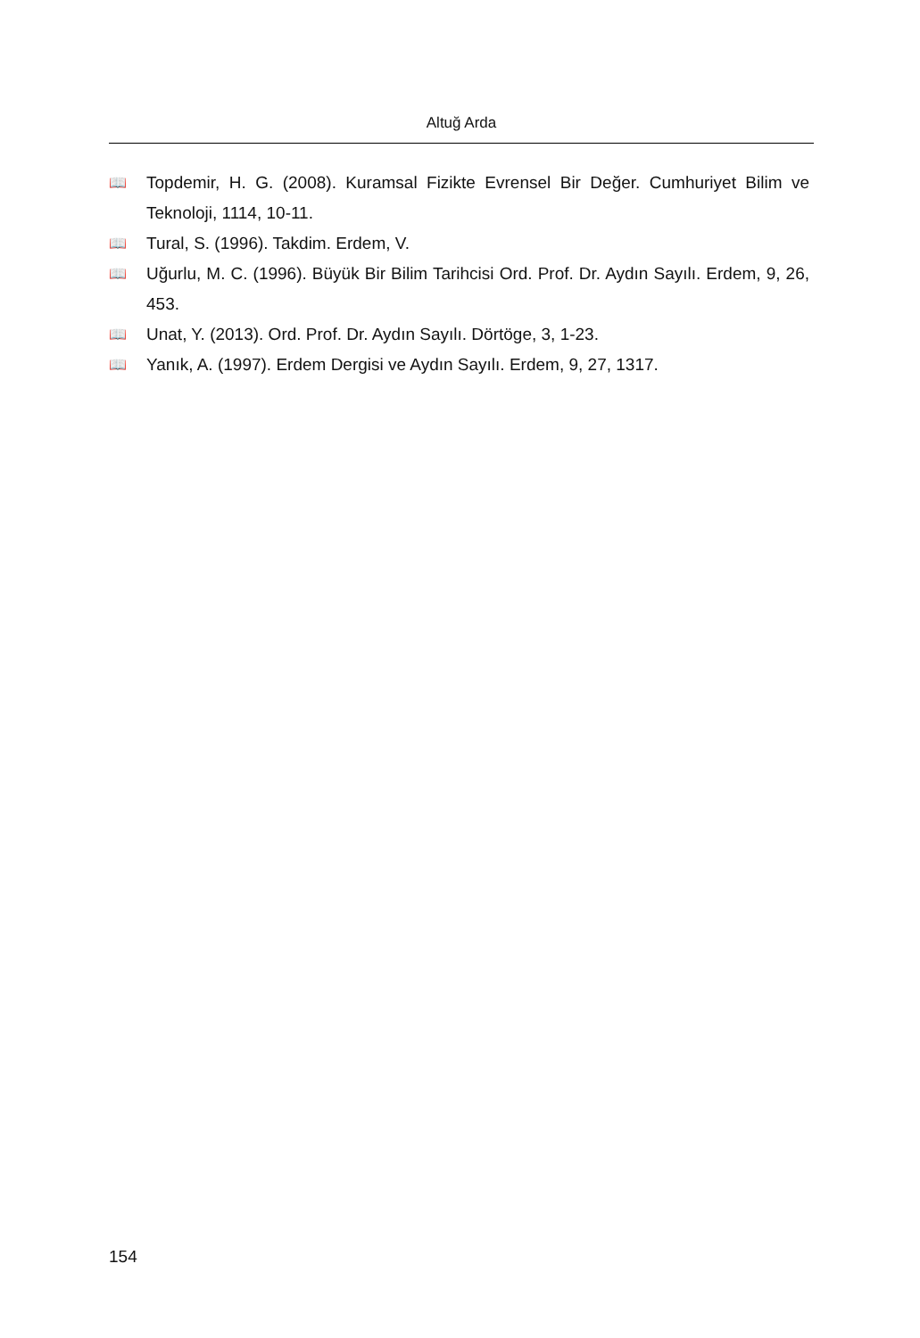Altuğ Arda
📖 Topdemir, H. G. (2008). Kuramsal Fizikte Evrensel Bir Değer. Cumhuriyet Bilim ve Teknoloji, 1114, 10-11.
📖 Tural, S. (1996). Takdim. Erdem, V.
📖 Uğurlu, M. C. (1996). Büyük Bir Bilim Tarihcisi Ord. Prof. Dr. Aydın Sayılı. Erdem, 9, 26, 453.
📖 Unat, Y. (2013). Ord. Prof. Dr. Aydın Sayılı. Dörtöge, 3, 1-23.
📖 Yanık, A. (1997). Erdem Dergisi ve Aydın Sayılı. Erdem, 9, 27, 1317.
154